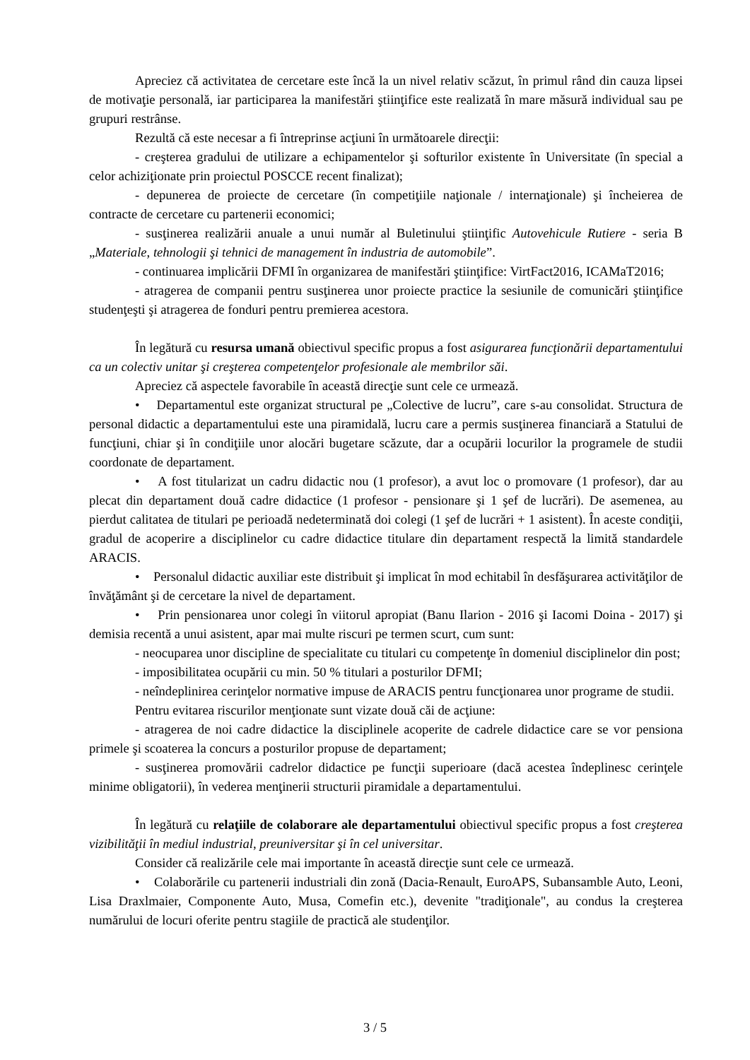Apreciez că activitatea de cercetare este încă la un nivel relativ scăzut, în primul rând din cauza lipsei de motivaţie personală, iar participarea la manifestări ştiinţifice este realizată în mare măsură individual sau pe grupuri restrânse.
Rezultă că este necesar a fi întreprinse acţiuni în următoarele direcţii:
- creşterea gradului de utilizare a echipamentelor şi softurilor existente în Universitate (în special a celor achiziţionate prin proiectul POSCCE recent finalizat);
- depunerea de proiecte de cercetare (în competiţiile naţionale / internaţionale) şi încheierea de contracte de cercetare cu partenerii economici;
- susţinerea realizării anuale a unui număr al Buletinului ştiinţific Autovehicule Rutiere - seria B „Materiale, tehnologii şi tehnici de management în industria de automobile”.
- continuarea implicării DFMI în organizarea de manifestări ştiinţifice: VirtFact2016, ICAMaT2016;
- atragerea de companii pentru susţinerea unor proiecte practice la sesiunile de comunicări ştiinţifice studenţeşti şi atragerea de fonduri pentru premierea acestora.
În legătură cu resursa umană obiectivul specific propus a fost asigurarea funcţionării departamentului ca un colectiv unitar şi creşterea competenţelor profesionale ale membrilor săi.
Apreciez că aspectele favorabile în această direcţie sunt cele ce urmează.
• Departamentul este organizat structural pe „Colective de lucru”, care s-au consolidat. Structura de personal didactic a departamentului este una piramidală, lucru care a permis susţinerea financiară a Statului de funcţiuni, chiar şi în condiţiile unor alocări bugetare scăzute, dar a ocupării locurilor la programele de studii coordonate de departament.
• A fost titularizat un cadru didactic nou (1 profesor), a avut loc o promovare (1 profesor), dar au plecat din departament două cadre didactice (1 profesor - pensionare şi 1 şef de lucrări). De asemenea, au pierdut calitatea de titulari pe perioadă nedeterminată doi colegi (1 şef de lucrări + 1 asistent). În aceste condiţii, gradul de acoperire a disciplinelor cu cadre didactice titulare din departament respectă la limită standardele ARACIS.
• Personalul didactic auxiliar este distribuit şi implicat în mod echitabil în desfăşurarea activităţilor de învăţământ şi de cercetare la nivel de departament.
• Prin pensionarea unor colegi în viitorul apropiat (Banu Ilarion - 2016 şi Iacomi Doina - 2017) şi demisia recentă a unui asistent, apar mai multe riscuri pe termen scurt, cum sunt:
- neocuparea unor discipline de specialitate cu titulari cu competenţe în domeniul disciplinelor din post;
- imposibilitatea ocupării cu min. 50 % titulari a posturilor DFMI;
- neîndeplinirea cerinţelor normative impuse de ARACIS pentru funcţionarea unor programe de studii.
Pentru evitarea riscurilor menţionate sunt vizate două căi de acţiune:
- atragerea de noi cadre didactice la disciplinele acoperite de cadrele didactice care se vor pensiona primele şi scoaterea la concurs a posturilor propuse de departament;
- susţinerea promovării cadrelor didactice pe funcţii superioare (dacă acestea îndeplinesc cerinţele minime obligatorii), în vederea menţinerii structurii piramidale a departamentului.
În legătură cu relaţiile de colaborare ale departamentului obiectivul specific propus a fost creşterea vizibilităţii în mediul industrial, preuniversitar şi în cel universitar.
Consider că realizările cele mai importante în această direcţie sunt cele ce urmează.
• Colaborările cu partenerii industriali din zonă (Dacia-Renault, EuroAPS, Subansamble Auto, Leoni, Lisa Draxlmaier, Componente Auto, Musa, Comefin etc.), devenite "tradiţionale", au condus la creşterea numărului de locuri oferite pentru stagiile de practică ale studenţilor.
3 / 5